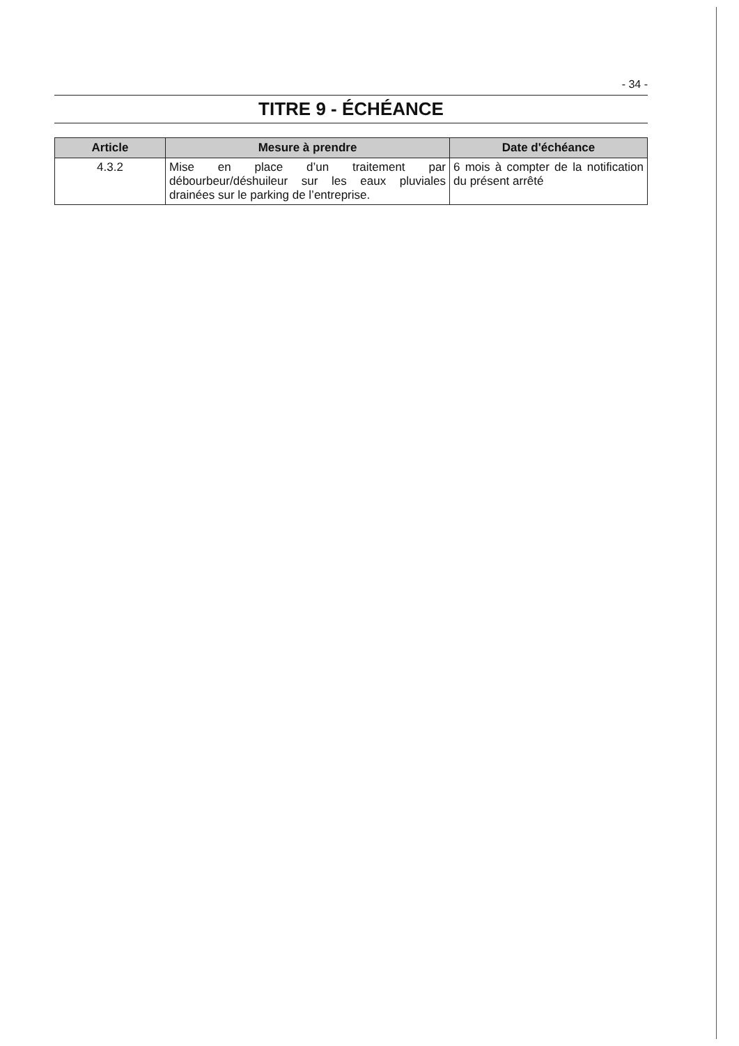- 34 -
TITRE 9 - ÉCHÉANCE
| Article | Mesure à prendre | Date d'échéance |
| --- | --- | --- |
| 4.3.2 | Mise en place d’un traitement par débourbeur/déshuileur sur les eaux pluviales drainées sur le parking de l’entreprise. | 6 mois à compter de la notification du présent arrêté |